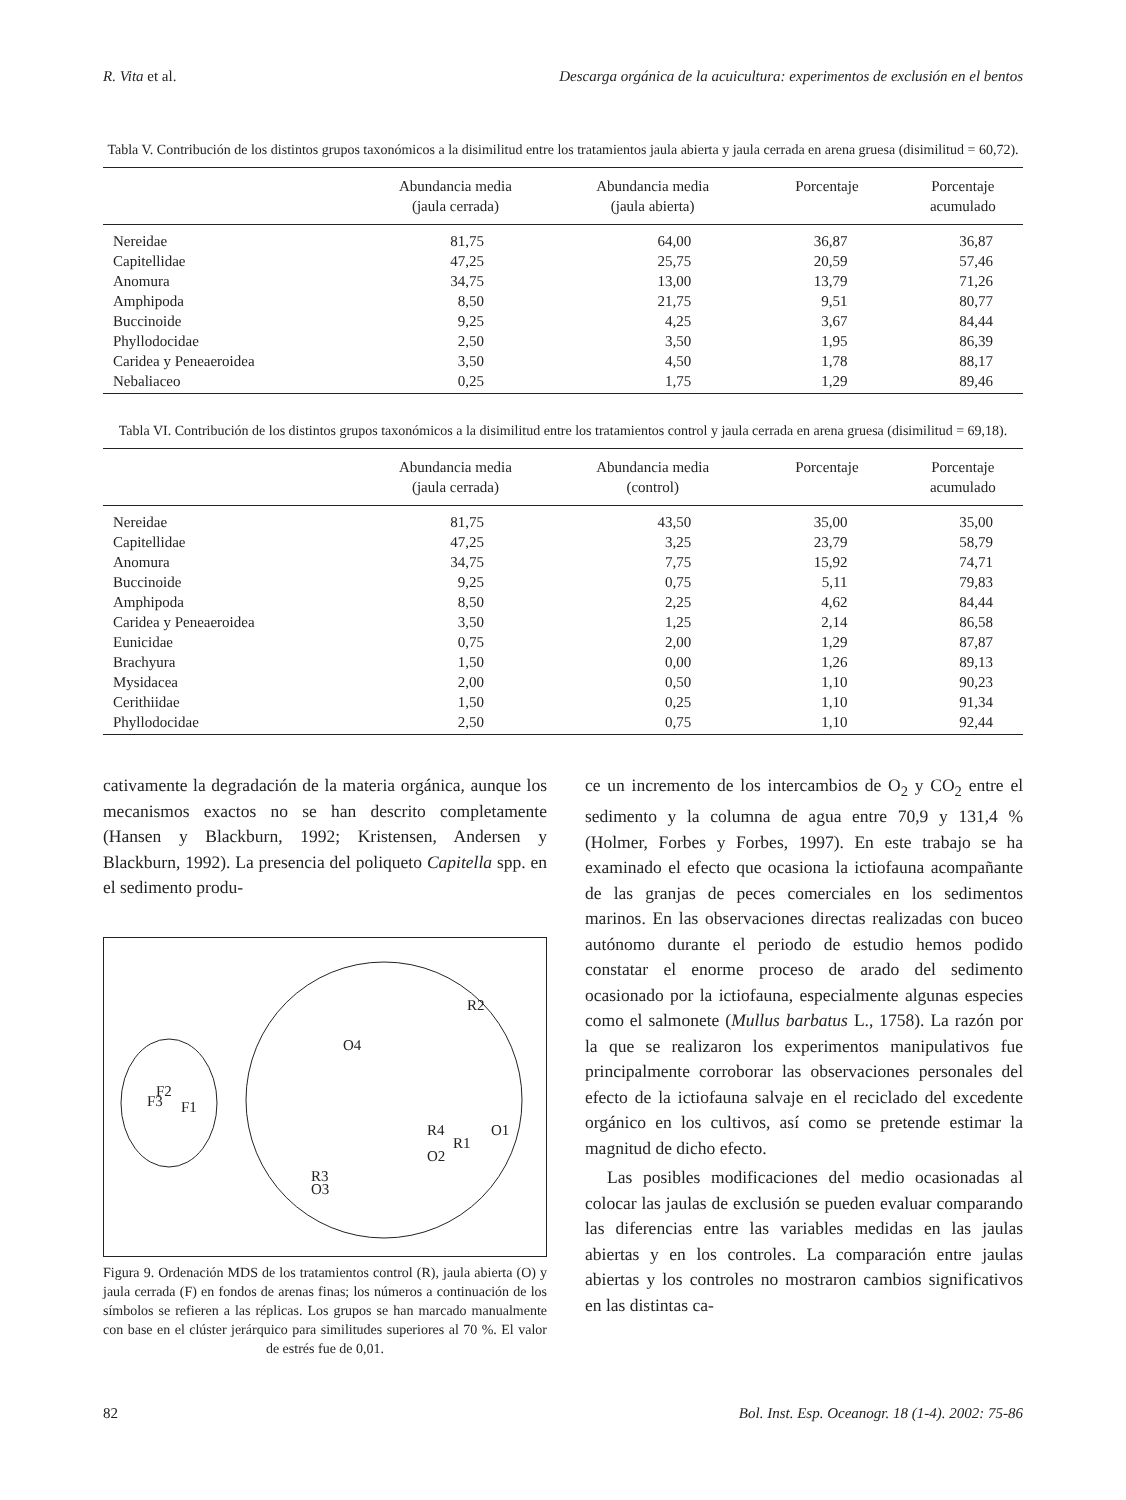R. Vita et al. Descarga orgánica de la acuicultura: experimentos de exclusión en el bentos
Tabla V. Contribución de los distintos grupos taxonómicos a la disimilitud entre los tratamientos jaula abierta y jaula cerrada en arena gruesa (disimilitud = 60,72).
| | Abundancia media (jaula cerrada) | Abundancia media (jaula abierta) | Porcentaje | Porcentaje acumulado |
| --- | --- | --- | --- | --- |
| Nereidae | 81,75 | 64,00 | 36,87 | 36,87 |
| Capitellidae | 47,25 | 25,75 | 20,59 | 57,46 |
| Anomura | 34,75 | 13,00 | 13,79 | 71,26 |
| Amphipoda | 8,50 | 21,75 | 9,51 | 80,77 |
| Buccinoide | 9,25 | 4,25 | 3,67 | 84,44 |
| Phyllodocidae | 2,50 | 3,50 | 1,95 | 86,39 |
| Caridea y Peneaeroidea | 3,50 | 4,50 | 1,78 | 88,17 |
| Nebaliaceo | 0,25 | 1,75 | 1,29 | 89,46 |
Tabla VI. Contribución de los distintos grupos taxonómicos a la disimilitud entre los tratamientos control y jaula cerrada en arena gruesa (disimilitud = 69,18).
| | Abundancia media (jaula cerrada) | Abundancia media (control) | Porcentaje | Porcentaje acumulado |
| --- | --- | --- | --- | --- |
| Nereidae | 81,75 | 43,50 | 35,00 | 35,00 |
| Capitellidae | 47,25 | 3,25 | 23,79 | 58,79 |
| Anomura | 34,75 | 7,75 | 15,92 | 74,71 |
| Buccinoide | 9,25 | 0,75 | 5,11 | 79,83 |
| Amphipoda | 8,50 | 2,25 | 4,62 | 84,44 |
| Caridea y Peneaeroidea | 3,50 | 1,25 | 2,14 | 86,58 |
| Eunicidae | 0,75 | 2,00 | 1,29 | 87,87 |
| Brachyura | 1,50 | 0,00 | 1,26 | 89,13 |
| Mysidacea | 2,00 | 0,50 | 1,10 | 90,23 |
| Cerithiidae | 1,50 | 0,25 | 1,10 | 91,34 |
| Phyllodocidae | 2,50 | 0,75 | 1,10 | 92,44 |
cativamente la degradación de la materia orgánica, aunque los mecanismos exactos no se han descrito completamente (Hansen y Blackburn, 1992; Kristensen, Andersen y Blackburn, 1992). La presencia del poliqueto Capitella spp. en el sedimento produ-
F2
F3
F1
R2
O4
R4
O1
R1
O2
R3
O3
Figura 9. Ordenación MDS de los tratamientos control (R), jaula abierta (O) y jaula cerrada (F) en fondos de arenas finas; los números a continuación de los símbolos se refieren a las réplicas. Los grupos se han marcado manualmente con base en el clúster jerárquico para similitudes superiores al 70 %. El valor de estrés fue de 0,01.
ce un incremento de los intercambios de O<sub>2</sub> y CO<sub>2</sub> entre el sedimento y la columna de agua entre 70,9 y 131,4 % (Holmer, Forbes y Forbes, 1997). En este trabajo se ha examinado el efecto que ocasiona la ictiofauna acompañante de las granjas de peces comerciales en los sedimentos marinos. En las observaciones directas realizadas con buceo autónomo durante el periodo de estudio hemos podido constatar el enorme proceso de arado del sedimento ocasionado por la ictiofauna, especialmente algunas especies como el salmonete (Mullus barbatus L., 1758). La razón por la que se realizaron los experimentos manipulativos fue principalmente corroborar las observaciones personales del efecto de la ictiofauna salvaje en el reciclado del excedente orgánico en los cultivos, así como se pretende estimar la magnitud de dicho efecto.
Las posibles modificaciones del medio ocasionadas al colocar las jaulas de exclusión se pueden evaluar comparando las diferencias entre las variables medidas en las jaulas abiertas y en los controles. La comparación entre jaulas abiertas y los controles no mostraron cambios significativos en las distintas ca-
82 Bol. Inst. Esp. Oceanogr. 18 (1-4). 2002: 75-86